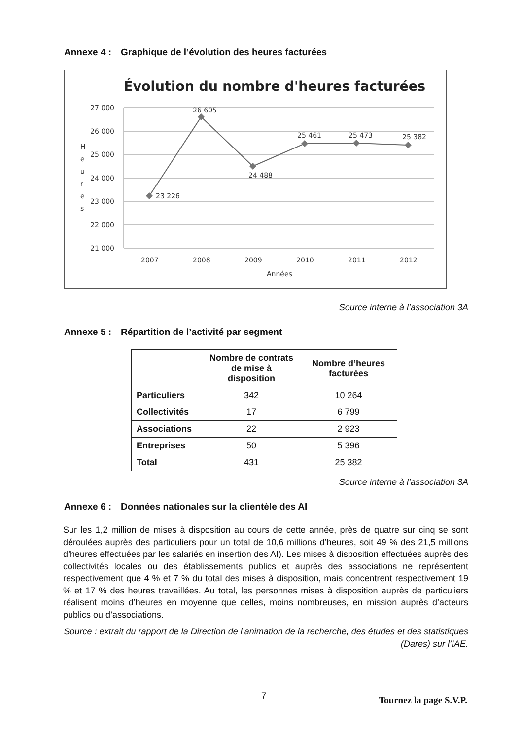Annexe 4 : Graphique de l’évolution des heures facturées
Évolution du nombre d'heures facturées
27 000
26 000
25 000
24 000
23 000
22 000
21 000
H
e
u
r
e
s
23 226
26 605
24 488
25 461
25 473
25 382
2007
2008
2009
2010
2011
2012
Années
Source interne à l’association 3A
Annexe 5 : Répartition de l’activité par segment
| | Nombre de contrats de mise à disposition | Nombre d’heures facturées |
| --- | --- | --- |
| Particuliers | 342 | 10 264 |
| Collectivités | 17 | 6 799 |
| Associations | 22 | 2 923 |
| Entreprises | 50 | 5 396 |
| Total | 431 | 25 382 |
Source interne à l’association 3A
Annexe 6 : Données nationales sur la clientèle des AI
Sur les 1,2 million de mises à disposition au cours de cette année, près de quatre sur cinq se sont déroulées auprès des particuliers pour un total de 10,6 millions d’heures, soit 49 % des 21,5 millions d’heures effectuées par les salariés en insertion des AI). Les mises à disposition effectuées auprès des collectivités locales ou des établissements publics et auprès des associations ne représentent respectivement que 4 % et 7 % du total des mises à disposition, mais concentrent respectivement 19 % et 17 % des heures travaillées. Au total, les personnes mises à disposition auprès de particuliers réalisent moins d’heures en moyenne que celles, moins nombreuses, en mission auprès d’acteurs publics ou d’associations.
Source : extrait du rapport de la Direction de l’animation de la recherche, des études et des statistiques
(Dares) sur l’IAE.
7 Tournez la page S.V.P.